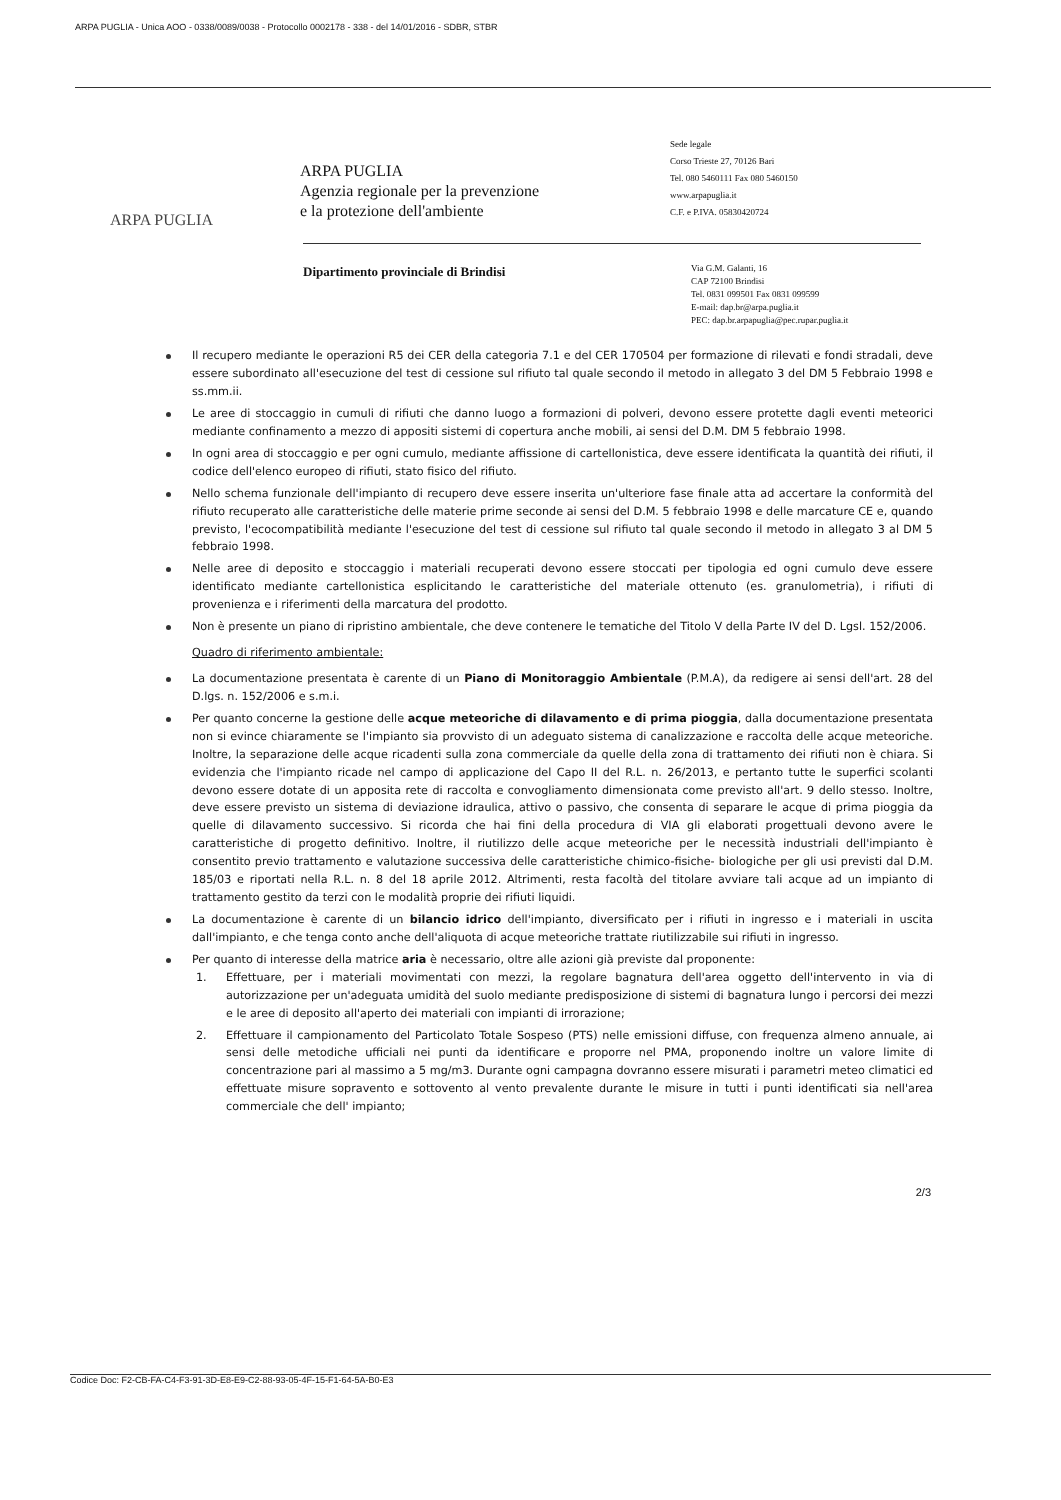ARPA PUGLIA - Unica AOO - 0338/0089/0038 - Protocollo 0002178 - 338 - del 14/01/2016 - SDBR, STBR
ARPA PUGLIA
ARPA PUGLIA
Agenzia regionale per la prevenzione
e la protezione dell'ambiente
Sede legale
Corso Trieste 27, 70126 Bari
Tel. 080 5460111 Fax 080 5460150
www.arpapuglia.it
C.F. e P.IVA. 05830420724
Dipartimento provinciale di Brindisi
Via G.M. Galanti, 16
CAP 72100 Brindisi
Tel. 0831 099501 Fax 0831 099599
E-mail: dap.br@arpa.puglia.it
PEC: dap.br.arpapuglia@pec.rupar.puglia.it
Il recupero mediante le operazioni R5 dei CER della categoria 7.1 e del CER 170504 per formazione di rilevati e fondi stradali, deve essere subordinato all'esecuzione del test di cessione sul rifiuto tal quale secondo il metodo in allegato 3 del DM 5 Febbraio 1998 e ss.mm.ii.
Le aree di stoccaggio in cumuli di rifiuti che danno luogo a formazioni di polveri, devono essere protette dagli eventi meteorici mediante confinamento a mezzo di appositi sistemi di copertura anche mobili, ai sensi del D.M. DM 5 febbraio 1998.
In ogni area di stoccaggio e per ogni cumulo, mediante affissione di cartellonistica, deve essere identificata la quantità dei rifiuti, il codice dell'elenco europeo di rifiuti, stato fisico del rifiuto.
Nello schema funzionale dell'impianto di recupero deve essere inserita un'ulteriore fase finale atta ad accertare la conformità del rifiuto recuperato alle caratteristiche delle materie prime seconde ai sensi del D.M. 5 febbraio 1998 e delle marcature CE e, quando previsto, l'ecocompatibilità mediante l'esecuzione del test di cessione sul rifiuto tal quale secondo il metodo in allegato 3 al DM 5 febbraio 1998.
Nelle aree di deposito e stoccaggio i materiali recuperati devono essere stoccati per tipologia ed ogni cumulo deve essere identificato mediante cartellonistica esplicitando le caratteristiche del materiale ottenuto (es. granulometria), i rifiuti di provenienza e i riferimenti della marcatura del prodotto.
Non è presente un piano di ripristino ambientale, che deve contenere le tematiche del Titolo V della Parte IV del D. Lgsl. 152/2006.
Quadro di riferimento ambientale:
La documentazione presentata è carente di un Piano di Monitoraggio Ambientale (P.M.A), da redigere ai sensi dell'art. 28 del D.lgs. n. 152/2006 e s.m.i.
Per quanto concerne la gestione delle acque meteoriche di dilavamento e di prima pioggia, dalla documentazione presentata non si evince chiaramente se l'impianto sia provvisto di un adeguato sistema di canalizzazione e raccolta delle acque meteoriche. Inoltre, la separazione delle acque ricadenti sulla zona commerciale da quelle della zona di trattamento dei rifiuti non è chiara. Si evidenzia che l'impianto ricade nel campo di applicazione del Capo II del R.L. n. 26/2013, e pertanto tutte le superfici scolanti devono essere dotate di un apposita rete di raccolta e convogliamento dimensionata come previsto all'art. 9 dello stesso. Inoltre, deve essere previsto un sistema di deviazione idraulica, attivo o passivo, che consenta di separare le acque di prima pioggia da quelle di dilavamento successivo. Si ricorda che hai fini della procedura di VIA gli elaborati progettuali devono avere le caratteristiche di progetto definitivo. Inoltre, il riutilizzo delle acque meteoriche per le necessità industriali dell'impianto è consentito previo trattamento e valutazione successiva delle caratteristiche chimico-fisiche- biologiche per gli usi previsti dal D.M. 185/03 e riportati nella R.L. n. 8 del 18 aprile 2012. Altrimenti, resta facoltà del titolare avviare tali acque ad un impianto di trattamento gestito da terzi con le modalità proprie dei rifiuti liquidi.
La documentazione è carente di un bilancio idrico dell'impianto, diversificato per i rifiuti in ingresso e i materiali in uscita dall'impianto, e che tenga conto anche dell'aliquota di acque meteoriche trattate riutilizzabile sui rifiuti in ingresso.
Per quanto di interesse della matrice aria è necessario, oltre alle azioni già previste dal proponente:
1. Effettuare, per i materiali movimentati con mezzi, la regolare bagnatura dell'area oggetto dell'intervento in via di autorizzazione per un'adeguata umidità del suolo mediante predisposizione di sistemi di bagnatura lungo i percorsi dei mezzi e le aree di deposito all'aperto dei materiali con impianti di irrorazione;
2. Effettuare il campionamento del Particolato Totale Sospeso (PTS) nelle emissioni diffuse, con frequenza almeno annuale, ai sensi delle metodiche ufficiali nei punti da identificare e proporre nel PMA, proponendo inoltre un valore limite di concentrazione pari al massimo a 5 mg/m3. Durante ogni campagna dovranno essere misurati i parametri meteo climatici ed effettuate misure sopravento e sottovento al vento prevalente durante le misure in tutti i punti identificati sia nell'area commerciale che dell' impianto;
2/3
Codice Doc: F2-CB-FA-C4-F3-91-3D-E8-E9-C2-88-93-05-4F-15-F1-64-5A-B0-E3